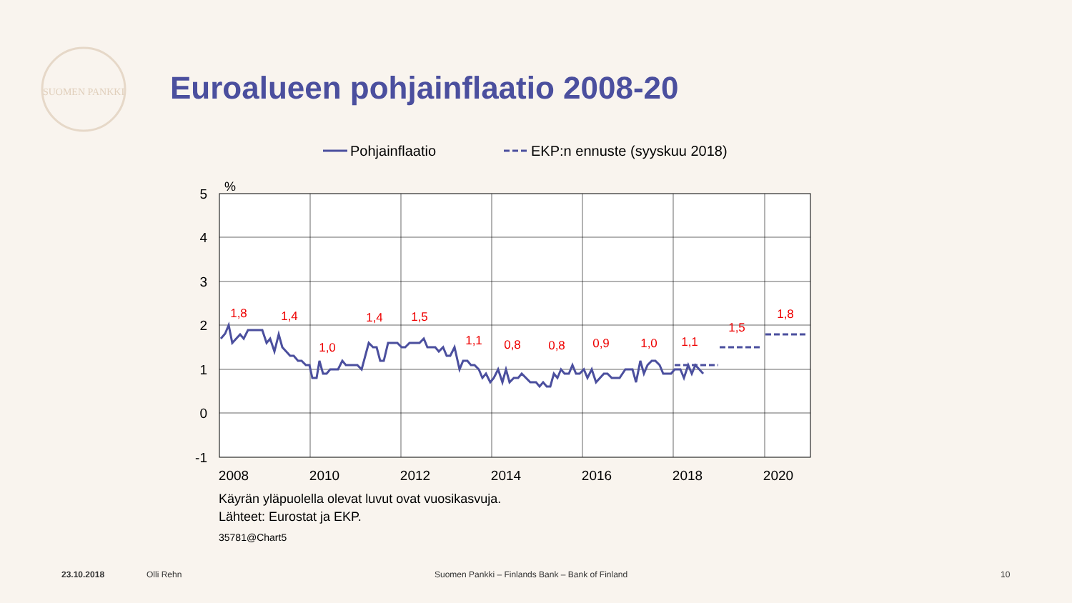SUOMEN PANKKI
Euroalueen pohjainflaatio 2008-20
Pohjainflaatio
EKP:n ennuste (syyskuu 2018)
%
5
4
3
2
1
0
-1
2008
2010
2012
2014
2016
2018
2020
1,8
1,4
1,0
1,4
1,5
1,1
0,8
0,8
0,9
1,0
1,1
1,5
1,8
Käyrän yläpuolella olevat luvut ovat vuosikasvuja.
Lähteet: Eurostat ja EKP.
35781@Chart5
23.10.2018 Olli Rehn
Suomen Pankki – Finlands Bank – Bank of Finland
10